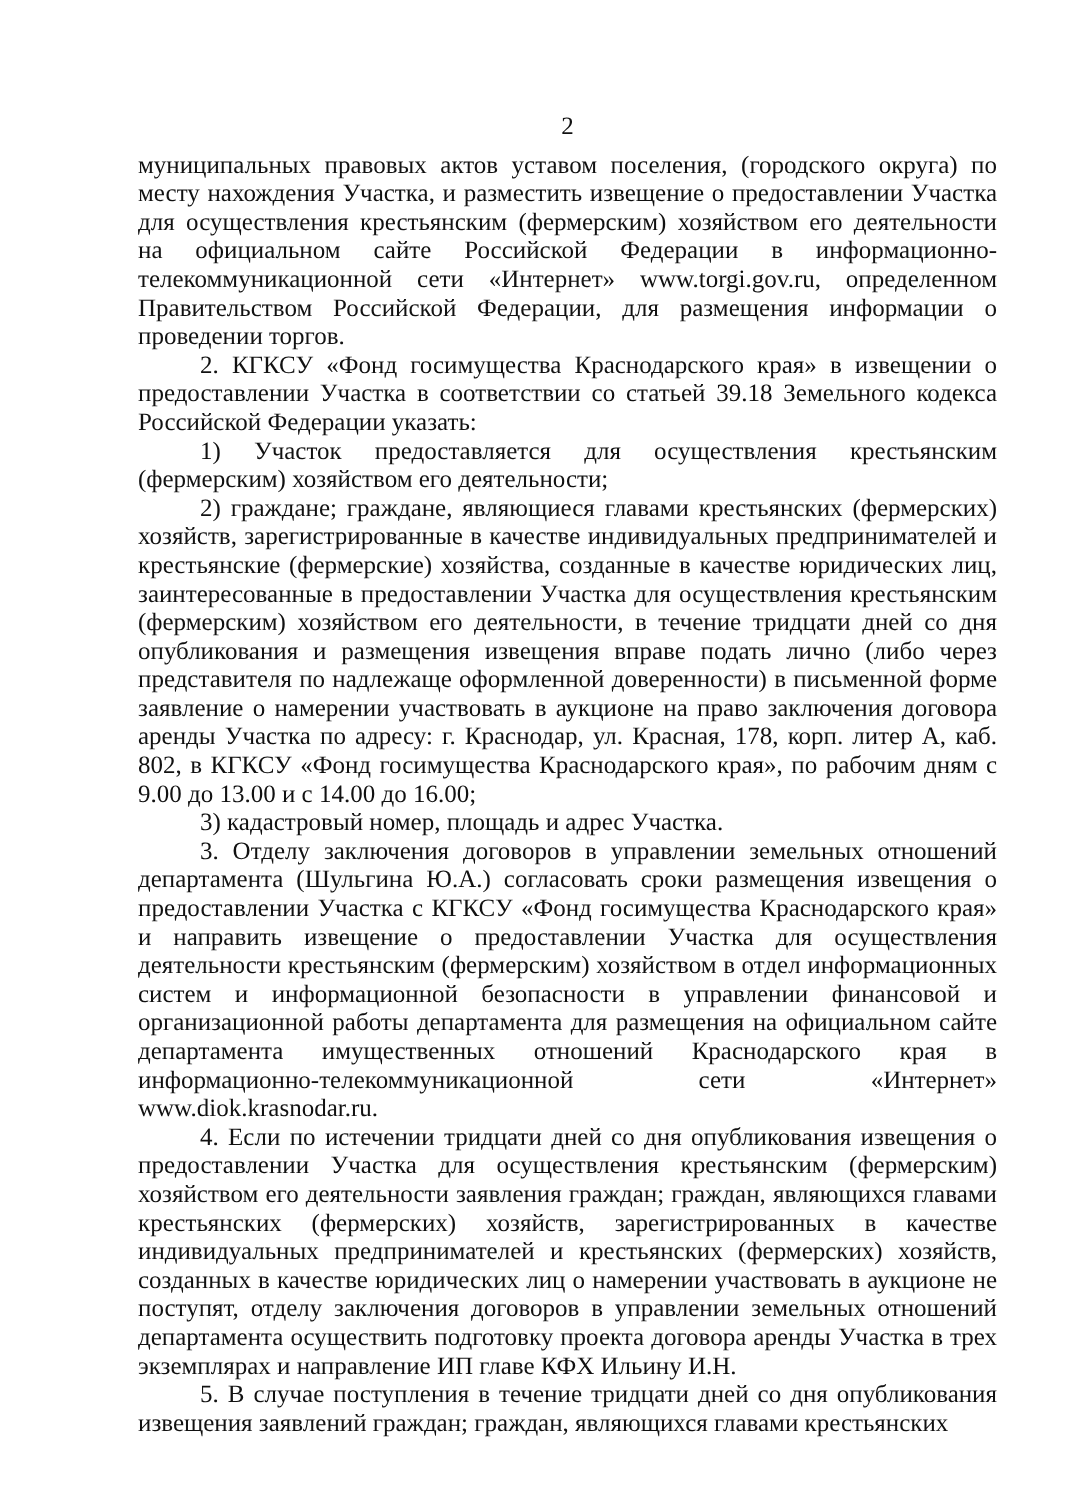2
муниципальных правовых актов уставом поселения, (городского округа) по месту нахождения Участка, и разместить извещение о предоставлении Участка для осуществления крестьянским (фермерским) хозяйством его деятельности на официальном сайте Российской Федерации в информационно-телекоммуникационной сети «Интернет» www.torgi.gov.ru, определенном Правительством Российской Федерации, для размещения информации о проведении торгов.
2. КГКСУ «Фонд госимущества Краснодарского края» в извещении о предоставлении Участка в соответствии со статьей 39.18 Земельного кодекса Российской Федерации указать:
1) Участок предоставляется для осуществления крестьянским (фермерским) хозяйством его деятельности;
2) граждане; граждане, являющиеся главами крестьянских (фермерских) хозяйств, зарегистрированные в качестве индивидуальных предпринимателей и крестьянские (фермерские) хозяйства, созданные в качестве юридических лиц, заинтересованные в предоставлении Участка для осуществления крестьянским (фермерским) хозяйством его деятельности, в течение тридцати дней со дня опубликования и размещения извещения вправе подать лично (либо через представителя по надлежаще оформленной доверенности) в письменной форме заявление о намерении участвовать в аукционе на право заключения договора аренды Участка по адресу: г. Краснодар, ул. Красная, 178, корп. литер А, каб. 802, в КГКСУ «Фонд госимущества Краснодарского края», по рабочим дням с 9.00 до 13.00 и с 14.00 до 16.00;
3) кадастровый номер, площадь и адрес Участка.
3. Отделу заключения договоров в управлении земельных отношений департамента (Шульгина Ю.А.) согласовать сроки размещения извещения о предоставлении Участка с КГКСУ «Фонд госимущества Краснодарского края» и направить извещение о предоставлении Участка для осуществления деятельности крестьянским (фермерским) хозяйством в отдел информационных систем и информационной безопасности в управлении финансовой и организационной работы департамента для размещения на официальном сайте департамента имущественных отношений Краснодарского края в информационно-телекоммуникационной сети «Интернет» www.diok.krasnodar.ru.
4. Если по истечении тридцати дней со дня опубликования извещения о предоставлении Участка для осуществления крестьянским (фермерским) хозяйством его деятельности заявления граждан; граждан, являющихся главами крестьянских (фермерских) хозяйств, зарегистрированных в качестве индивидуальных предпринимателей и крестьянских (фермерских) хозяйств, созданных в качестве юридических лиц о намерении участвовать в аукционе не поступят, отделу заключения договоров в управлении земельных отношений департамента осуществить подготовку проекта договора аренды Участка в трех экземплярах и направление ИП главе КФХ Ильину И.Н.
5. В случае поступления в течение тридцати дней со дня опубликования извещения заявлений граждан; граждан, являющихся главами крестьянских